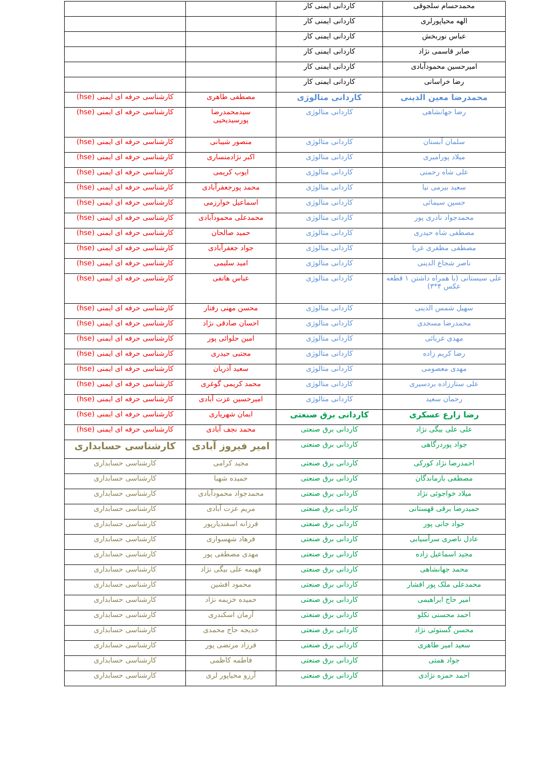| محمدحسام سلجوقی | کاردانی ایمنی کار | | |
| الهه محیاپورلری | کاردانی ایمنی کار | | |
| عباس نوربخش | کاردانی ایمنی کار | | |
| صابر قاسمی نژاد | کاردانی ایمنی کار | | |
| امیرحسین محمودآبادی | کاردانی ایمنی کار | | |
| رضا خراسانی | کاردانی ایمنی کار | | |
| محمدرضا معین الدینی | کاردانی متالوژی | مصطفی طاهری | کارشناسی حرفه ای ایمنی (hse) |
| رضا جهانشاهی | کاردانی متالوژی | سیدمحمدرضا پورسیدیحیی | کارشناسی حرفه ای ایمنی (hse) |
| سلمان آبستان | کاردانی متالوژی | منصور شیبانی | کارشناسی حرفه ای ایمنی (hse) |
| میلاد پورامیری | کاردانی متالوژی | اکبر نژادمنساری | کارشناسی حرفه ای ایمنی (hse) |
| علی شاه رحمنی | کاردانی متالوژی | ایوب کریمی | کارشناسی حرفه ای ایمنی (hse) |
| سعید بیرمی نیا | کاردانی متالوژی | محمد پورجعفرآبادی | کارشناسی حرفه ای ایمنی (hse) |
| حسین سیمائی | کاردانی متالوژی | اسماعیل خوارزمی | کارشناسی حرفه ای ایمنی (hse) |
| محمدجواد نادری پور | کاردانی متالوژی | محمدعلی محمودآبادی | کارشناسی حرفه ای ایمنی (hse) |
| مصطفی شاه حیدری | کاردانی متالوژی | حمید صالحان | کارشناسی حرفه ای ایمنی (hse) |
| مصطفی مظفری غربا | کاردانی متالوژی | جواد جعفرآبادی | کارشناسی حرفه ای ایمنی (hse) |
| ناصر شجاع الدینی | کاردانی متالوژی | امید سلیمی | کارشناسی حرفه ای ایمنی (hse) |
| علی سیستانی (با همراه داشتن ۱ قطعه عکس ۴*۳) | کاردانی متالوژی | عباس هاتفی | کارشناسی حرفه ای ایمنی (hse) |
| سهیل شمس الدینی | کاردانی متالوژی | محسن مهنی رفتار | کارشناسی حرفه ای ایمنی (hse) |
| محمدرضا مسجدی | کاردانی متالوژی | احسان صادقی نژاد | کارشناسی حرفه ای ایمنی (hse) |
| مهدی غربائی | کاردانی متالوژی | امین حلوائی پور | کارشناسی حرفه ای ایمنی (hse) |
| رضا کریم زاده | کاردانی متالوژی | مجتبی حیدری | کارشناسی حرفه ای ایمنی (hse) |
| مهدی معصومی | کاردانی متالوژی | سعید آذریان | کارشناسی حرفه ای ایمنی (hse) |
| علی ستارزاده بردسیری | کاردانی متالوژی | محمد کریمی گوغری | کارشناسی حرفه ای ایمنی (hse) |
| رحمان سعید | کاردانی متالوژی | امیرحسین عزت آبادی | کارشناسی حرفه ای ایمنی (hse) |
| رضا زارع عسکری | کاردانی برق صنعتی | ایمان شهریاری | کارشناسی حرفه ای ایمنی (hse) |
| علی علی بیگی نژاد | کاردانی برق صنعتی | محمد نجف آبادی | کارشناسی حرفه ای ایمنی (hse) |
| جواد پوردرگاهی | کاردانی برق صنعتی | امیر فیروز آبادی | کارشناسی حسابداری |
| احمدرضا نژاد کورکی | کاردانی برق صنعتی | مجید کرامی | کارشناسی حسابداری |
| مصطفی بازماندگان | کاردانی برق صنعتی | حمیده شهبا | کارشناسی حسابداری |
| میلاد خواجوئی نژاد | کاردانی برق صنعتی | محمدجواد محمودآبادی | کارشناسی حسابداری |
| حمیدرضا برقی قهستانی | کاردانی برق صنعتی | مریم عزت آبادی | کارشناسی حسابداری |
| جواد جانی پور | کاردانی برق صنعتی | فرزانه اسفندیارپور | کارشناسی حسابداری |
| عادل ناصری سرآسیابی | کاردانی برق صنعتی | فرهاد شهسواری | کارشناسی حسابداری |
| مجید اسماعیل زاده | کاردانی برق صنعتی | مهدی مصطفی پور | کارشناسی حسابداری |
| محمد جهانشاهی | کاردانی برق صنعتی | فهیمه علی بیگی نژاد | کارشناسی حسابداری |
| محمدعلی ملک پور افشار | کاردانی برق صنعتی | محمود افشین | کارشناسی حسابداری |
| امیر حاج ابراهیمی | کاردانی برق صنعتی | حمیده خزیمه نژاد | کارشناسی حسابداری |
| احمد محسنی تکلو | کاردانی برق صنعتی | آرمان اسکندری | کارشناسی حسابداری |
| محسن گستوئی نژاد | کاردانی برق صنعتی | خدیجه حاج محمدی | کارشناسی حسابداری |
| سعید امیر طاهری | کاردانی برق صنعتی | فرزاد مرتضی پور | کارشناسی حسابداری |
| جواد همتی | کاردانی برق صنعتی | فاطمه کاظمی | کارشناسی حسابداری |
| احمد حمزه نژادی | کاردانی برق صنعتی | آرزو محیاپور لری | کارشناسی حسابداری |